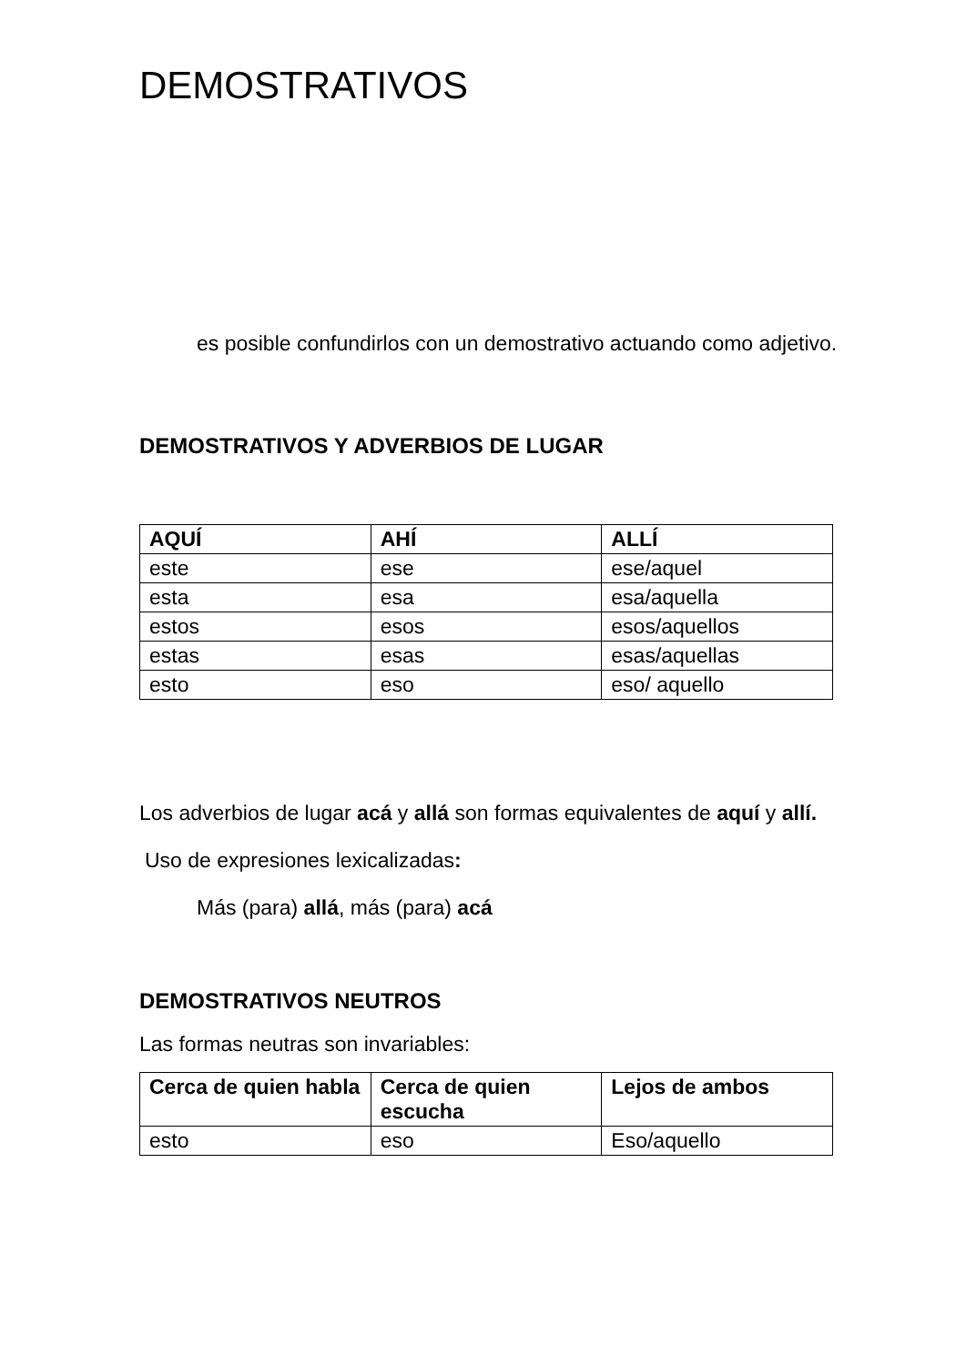DEMOSTRATIVOS
es posible confundirlos con un demostrativo actuando como adjetivo.
DEMOSTRATIVOS Y ADVERBIOS DE LUGAR
| AQUÍ | AHÍ | ALLÍ |
| --- | --- | --- |
| este | ese | ese/aquel |
| esta | esa | esa/aquella |
| estos | esos | esos/aquellos |
| estas | esas | esas/aquellas |
| esto | eso | eso/ aquello |
Los adverbios de lugar acá y allá son formas equivalentes de aquí y allí.
Uso de expresiones lexicalizadas:
Más (para) allá, más (para) acá
DEMOSTRATIVOS NEUTROS
Las formas neutras son invariables:
| Cerca de quien habla | Cerca de quien escucha | Lejos de ambos |
| --- | --- | --- |
| esto | eso | Eso/aquello |